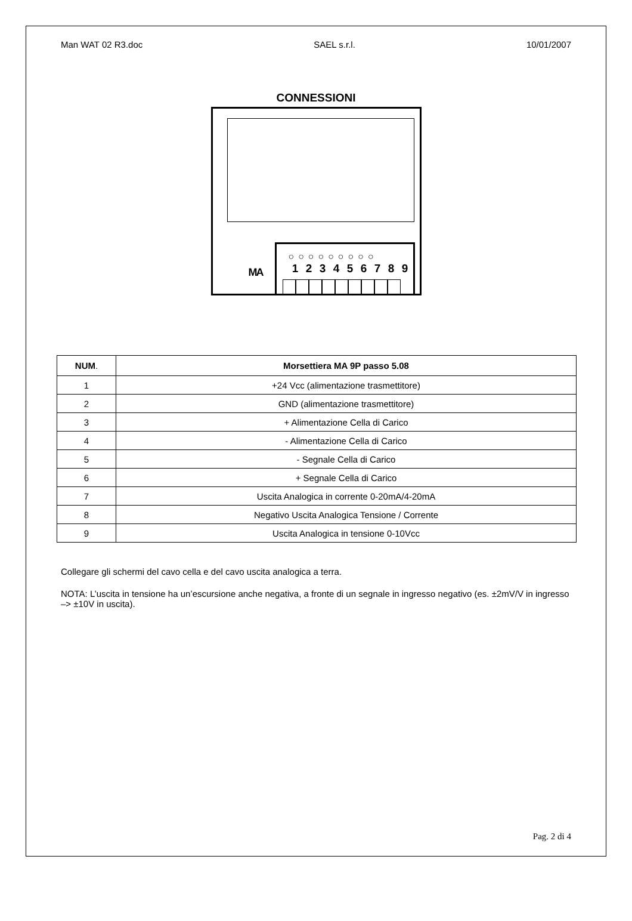Man WAT 02 R3.doc SAEL s.r.l. 10/01/2007
CONNESSIONI
MA
○ ○ ○ ○ ○ ○ ○ ○ ○
1 2 3 4 5 6 7 8 9
| NUM . | Morsettiera MA 9P passo 5.08 |
| --- | --- |
| 1 | +24 Vcc (alimentazione trasmettitore) |
| 2 | GND (alimentazione trasmettitore) |
| 3 | + Alimentazione Cella di Carico |
| 4 | - Alimentazione Cella di Carico |
| 5 | - Segnale Cella di Carico |
| 6 | + Segnale Cella di Carico |
| 7 | Uscita Analogica in corrente 0-20mA/4-20mA |
| 8 | Negativo Uscita Analogica Tensione / Corrente |
| 9 | Uscita Analogica in tensione 0-10Vcc |
Collegare gli schermi del cavo cella e del cavo uscita analogica a terra.
NOTA: L’uscita in tensione ha un’escursione anche negativa, a fronte di un segnale in ingresso negativo (es. ±2mV/V in ingresso –> ±10V in uscita).
Pag. 2 di 4